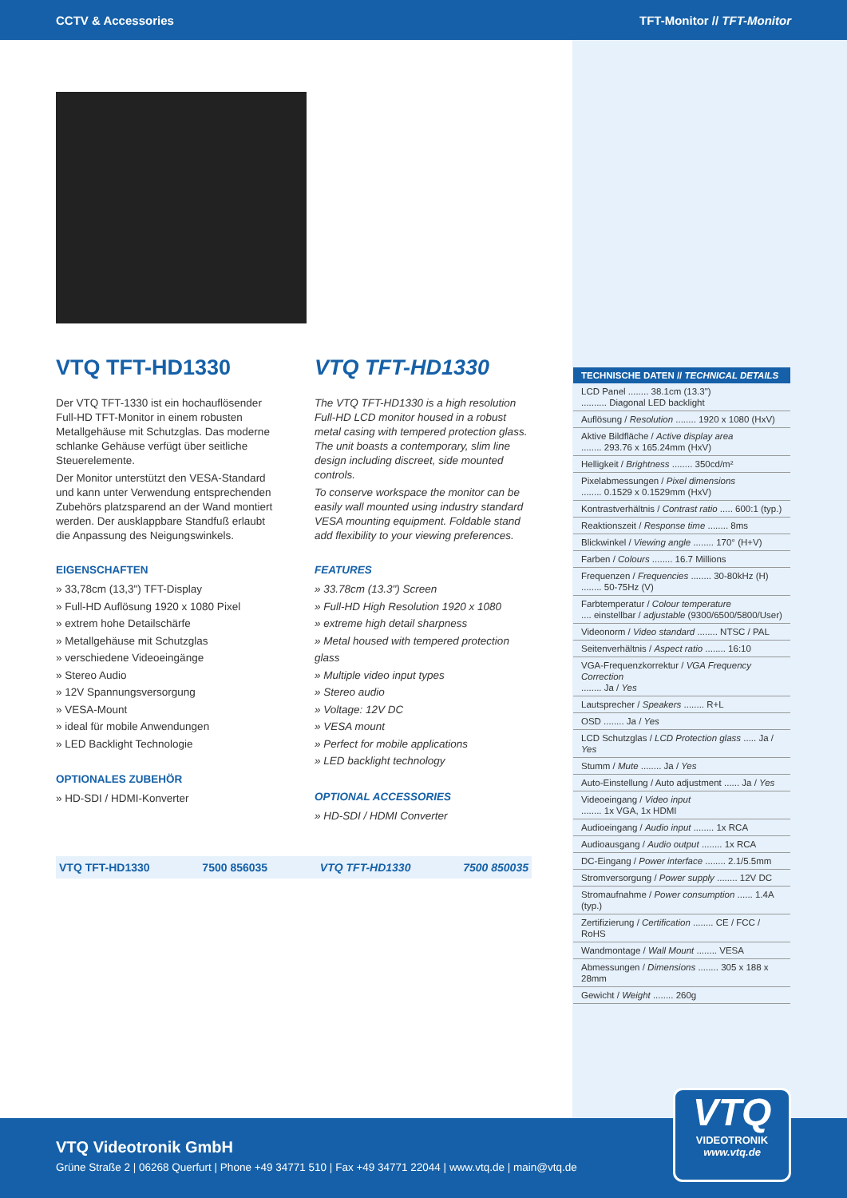CCTV & Accessories TFT-Monitor // TFT-Monitor
VTQ TFT-HD1330
Der VTQ TFT-1330 ist ein hochauflösender Full-HD TFT-Monitor in einem robusten Metallgehäuse mit Schutzglas. Das moderne schlanke Gehäuse verfügt über seitliche Steuerelemente.
Der Monitor unterstützt den VESA-Standard und kann unter Verwendung entsprechenden Zubehörs platzsparend an der Wand montiert werden. Der ausklappbare Standfuß erlaubt die Anpassung des Neigungswinkels.
EIGENSCHAFTEN
» 33,78cm (13,3") TFT-Display
» Full-HD Auflösung 1920 x 1080 Pixel
» extrem hohe Detailschärfe
» Metallgehäuse mit Schutzglas
» verschiedene Videoeingänge
» Stereo Audio
» 12V Spannungsversorgung
» VESA-Mount
» ideal für mobile Anwendungen
» LED Backlight Technologie
OPTIONALES ZUBEHÖR
» HD-SDI / HDMI-Konverter
VTQ TFT-HD1330
The VTQ TFT-HD1330 is a high resolution Full-HD LCD monitor housed in a robust metal casing with tempered protection glass. The unit boasts a contemporary, slim line design including discreet, side mounted controls.
To conserve workspace the monitor can be easily wall mounted using industry standard VESA mounting equipment. Foldable stand add flexibility to your viewing preferences.
FEATURES
» 33.78cm (13.3") Screen
» Full-HD High Resolution 1920 x 1080
» extreme high detail sharpness
» Metal housed with tempered protection glass
» Multiple video input types
» Stereo audio
» Voltage: 12V DC
» VESA mount
» Perfect for mobile applications
» LED backlight technology
OPTIONAL ACCESSORIES
» HD-SDI / HDMI Converter
VTQ TFT-HD1330 7500 856035 VTQ TFT-HD1330 7500 850035
| TECHNISCHE DATEN // TECHNICAL DETAILS |
| --- |
| LCD Panel ........ 38.1cm (13.3") .......... Diagonal LED backlight |
| Auflösung / Resolution ........ 1920 x 1080 (HxV) |
| Aktive Bildfläche / Active display area ........ 293.76 x 165.24mm (HxV) |
| Helligkeit / Brightness ........ 350cd/m² |
| Pixelabmessungen / Pixel dimensions ........ 0.1529 x 0.1529mm (HxV) |
| Kontrastverhältnis / Contrast ratio ..... 600:1 (typ.) |
| Reaktionszeit / Response time ........ 8ms |
| Blickwinkel / Viewing angle ........ 170° (H+V) |
| Farben / Colours ........ 16.7 Millions |
| Frequenzen / Frequencies ........ 30-80kHz (H) ........ 50-75Hz (V) |
| Farbtemperatur / Colour temperature .... einstellbar / adjustable (9300/6500/5800/User) |
| Videonorm / Video standard ........ NTSC / PAL |
| Seitenverhältnis / Aspect ratio ........ 16:10 |
| VGA-Frequenzkorrektur / VGA Frequency Correction ........ Ja / Yes |
| Lautsprecher / Speakers ........ R+L |
| OSD ........ Ja / Yes |
| LCD Schutzglas / LCD Protection glass ..... Ja / Yes |
| Stumm / Mute ........ Ja / Yes |
| Auto-Einstellung / Auto adjustment ...... Ja / Yes |
| Videoeingang / Video input ........ 1x VGA, 1x HDMI |
| Audioeingang / Audio input ........ 1x RCA |
| Audioausgang / Audio output ........ 1x RCA |
| DC-Eingang / Power interface ........ 2.1/5.5mm |
| Stromversorgung / Power supply ........ 12V DC |
| Stromaufnahme / Power consumption ...... 1.4A (typ.) |
| Zertifizierung / Certification ........ CE / FCC / RoHS |
| Wandmontage / Wall Mount ........ VESA |
| Abmessungen / Dimensions ........ 305 x 188 x 28mm |
| Gewicht / Weight ........ 260g |
VTQ Videotronik GmbH
Grüne Straße 2 | 06268 Querfurt | Phone +49 34771 510 | Fax +49 34771 22044 | www.vtq.de | main@vtq.de
VTQ
VIDEOTRONIK
www.vtq.de